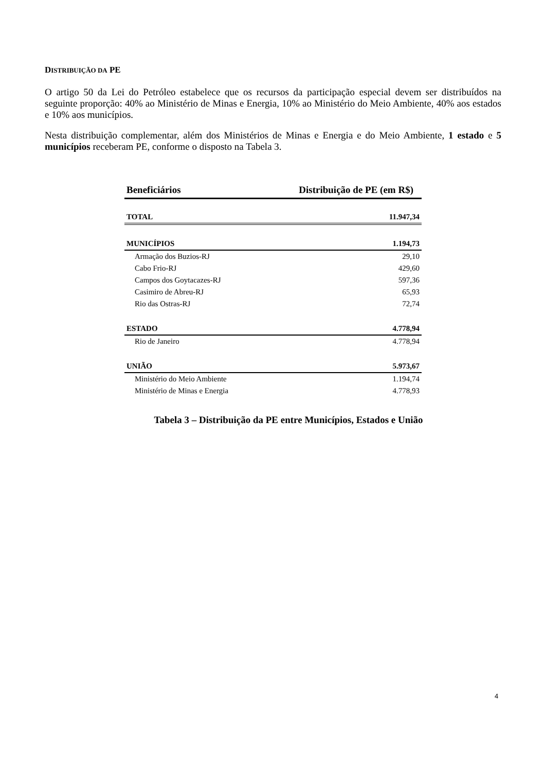DISTRIBUIÇÃO DA PE
O artigo 50 da Lei do Petróleo estabelece que os recursos da participação especial devem ser distribuídos na seguinte proporção: 40% ao Ministério de Minas e Energia, 10% ao Ministério do Meio Ambiente, 40% aos estados e 10% aos municípios.
Nesta distribuição complementar, além dos Ministérios de Minas e Energia e do Meio Ambiente, 1 estado e 5 municípios receberam PE, conforme o disposto na Tabela 3.
| Beneficiários | Distribuição de PE (em R$) |
| --- | --- |
| TOTAL | 11.947,34 |
| MUNICÍPIOS | 1.194,73 |
| Armação dos Buzios-RJ | 29,10 |
| Cabo Frio-RJ | 429,60 |
| Campos dos Goytacazes-RJ | 597,36 |
| Casimiro de Abreu-RJ | 65,93 |
| Rio das Ostras-RJ | 72,74 |
| ESTADO | 4.778,94 |
| Rio de Janeiro | 4.778,94 |
| UNIÃO | 5.973,67 |
| Ministério do Meio Ambiente | 1.194,74 |
| Ministério de Minas e Energia | 4.778,93 |
Tabela 3 – Distribuição da PE entre Municípios, Estados e União
4